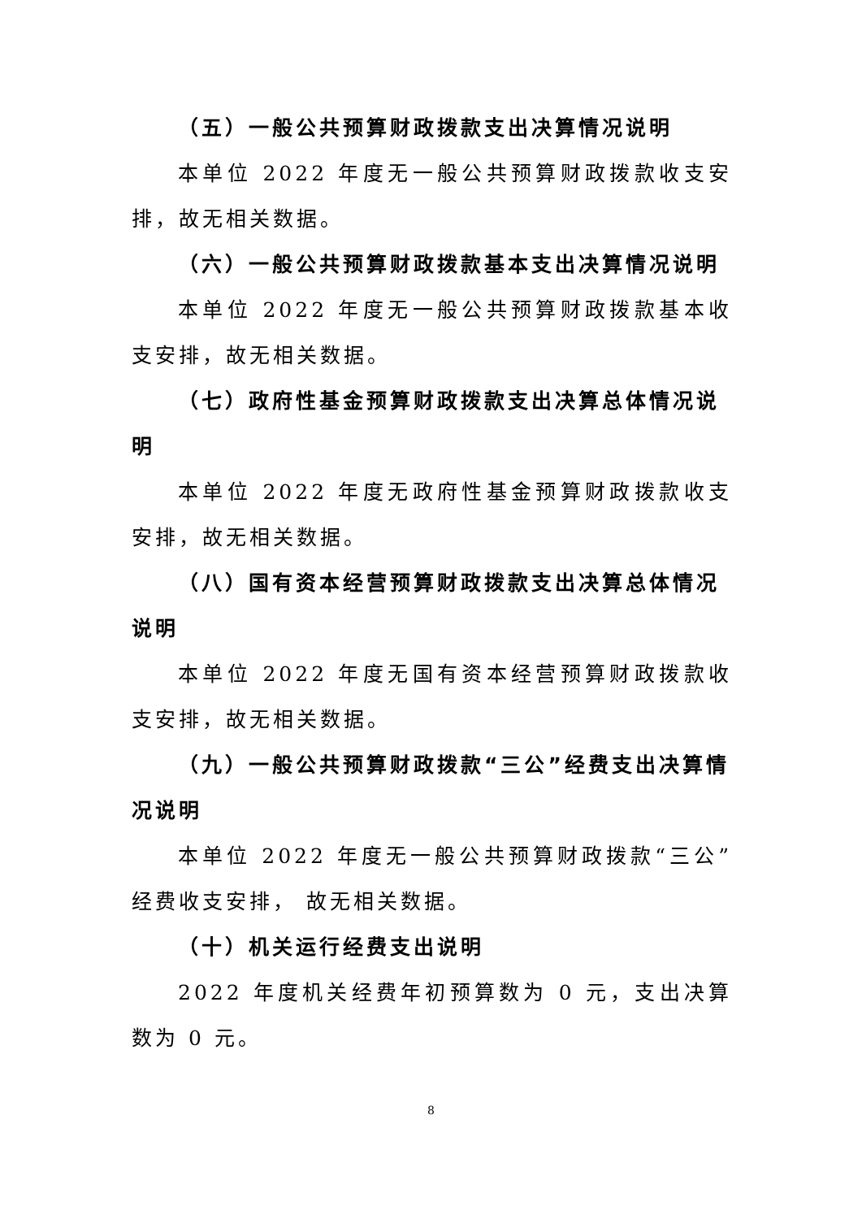（五）一般公共预算财政拨款支出决算情况说明
本单位 2022 年度无一般公共预算财政拨款收支安排，故无相关数据。
（六）一般公共预算财政拨款基本支出决算情况说明
本单位 2022 年度无一般公共预算财政拨款基本收支安排，故无相关数据。
（七）政府性基金预算财政拨款支出决算总体情况说明
本单位 2022 年度无政府性基金预算财政拨款收支安排，故无相关数据。
（八）国有资本经营预算财政拨款支出决算总体情况说明
本单位 2022 年度无国有资本经营预算财政拨款收支安排，故无相关数据。
（九）一般公共预算财政拨款“三公”经费支出决算情况说明
本单位 2022 年度无一般公共预算财政拨款“三公”经费收支安排， 故无相关数据。
（十）机关运行经费支出说明
2022 年度机关经费年初预算数为 0 元，支出决算数为 0 元。
8